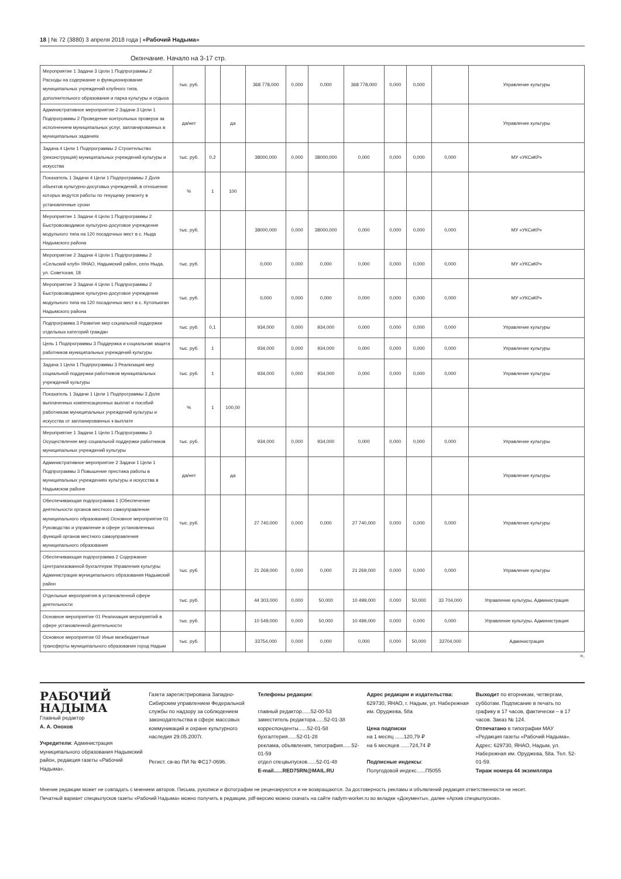18 | № 72 (3880) 3 апреля 2018 года | «Рабочий Надыма»
Окончание. Начало на 3-17 стр.
| Мероприятие 1 Задачи 3 Цели 1 Подпрограммы 2 Расходы на содержание и функционирование муниципальных учреждений клубного типа, дополнительного образования и парка культуры и отдыха | тыс. руб. | | | 368 778,000 | 0,000 | 0,000 | 368 778,000 | 0,000 | 0,000 | | Управление культуры |
| Административное мероприятие 2 Задачи 3 Цели 1 Подпрограммы 2 Проведение контрольных проверок за исполнением муниципальных услуг, запланированных в муниципальных заданиях | да/нет | | да | | | | | | | | Управление культуры |
| Задача 4 Цели 1 Подпрограммы 2 Строительство (реконструкция) муниципальных учреждений культуры и искусства | тыс. руб. | 0,2 | | 38000,000 | 0,000 | 38000,000 | 0,000 | 0,000 | 0,000 | 0,000 | МУ «УКСиКР» |
| Показатель 1 Задачи 4 Цели 1 Подпрограммы 2 Доля объектов культурно-досуговых учреждений, в отношении которых ведутся работы по текущему ремонту в установленные сроки | % | 1 | 100 | | | | | | | | |
| Мероприятие 1 Задачи 4 Цели 1 Подпрограммы 2 Быстровозводимое культурно-досуговое учреждение модульного типа на 120 посадочных мест в с. Ныда Надымского района | тыс. руб. | | | 38000,000 | 0,000 | 38000,000 | 0,000 | 0,000 | 0,000 | 0,000 | МУ «УКСиКР» |
| Мероприятие 2 Задачи 4 Цели 1 Подпрограммы 2 «Сельский клуб» ЯНАО, Надымский район, село Ныда, ул. Советская, 18 | тыс. руб. | | | 0,000 | 0,000 | 0,000 | 0,000 | 0,000 | 0,000 | 0,000 | МУ «УКСиКР» |
| Мероприятие 3 Задачи 4 Цели 1 Подпрограммы 2 Быстровозводимое культурно-досуговое учреждение модульного типа на 120 посадочных мест в с. Кутопьюган Надымского района | тыс. руб. | | | 0,000 | 0,000 | 0,000 | 0,000 | 0,000 | 0,000 | 0,000 | МУ «УКСиКР» |
| Подпрограмма 3 Развитие мер социальной поддержки отдельных категорий граждан | тыс. руб. | 0,1 | | 934,000 | 0,000 | 934,000 | 0,000 | 0,000 | 0,000 | 0,000 | Управление культуры |
| Цель 1 Подпрограммы 3 Поддержка и социальная защита работников муниципальных учреждений культуры | тыс. руб. | 1 | | 934,000 | 0,000 | 934,000 | 0,000 | 0,000 | 0,000 | 0,000 | Управление культуры |
| Задача 1 Цели 1 Подпрограммы 3 Реализация мер социальной поддержки работников муниципальных учреждений культуры | тыс. руб. | 1 | | 934,000 | 0,000 | 934,000 | 0,000 | 0,000 | 0,000 | 0,000 | Управление культуры |
| Показатель 1 Задачи 1 Цели 1 Подпрограммы 3 Доля выплаченных компенсационных выплат и пособий работникам муниципальных учреждений культуры и искусства от запланированных к выплате | % | 1 | 100,00 | | | | | | | | |
| Мероприятие 1 Задачи 1 Цели 1 Подпрограммы 3 Осуществление мер социальной поддержки работников муниципальных учреждений культуры | тыс. руб. | | | 934,000 | 0,000 | 934,000 | 0,000 | 0,000 | 0,000 | 0,000 | Управление культуры |
| Административное мероприятие 2 Задачи 1 Цели 1 Подпрограммы 3 Повышение престижа работы в муниципальных учреждениях культуры и искусства в Надымском районе | да/нет | | да | | | | | | | | Управление культуры |
| Обеспечивающая подпрограмма 1 (Обеспечение деятельности органов местного самоуправление муниципального образования) Основное мероприятие 01 Руководство и управление в сфере установленных функций органов местного самоуправления муниципального образования | тыс. руб. | | | 27 740,000 | 0,000 | 0,000 | 27 740,000 | 0,000 | 0,000 | 0,000 | Управление культуры |
| Обеспечивающая подпрограмма 2 Содержание Централизованной бухгалтерии Управления культуры Администрации муниципального образования Надымский район | тыс. руб. | | | 21 269,000 | 0,000 | 0,000 | 21 269,000 | 0,000 | 0,000 | 0,000 | Управление культуры |
| Отдельные мероприятия в установленной сфере деятельности | тыс. руб. | | | 44 303,000 | 0,000 | 50,000 | 10 499,000 | 0,000 | 50,000 | 33 704,000 | Управление культуры, Администрация |
| Основное мероприятие 01 Реализация мероприятий в сфере установленной деятельности | тыс. руб. | | | 10 549,000 | 0,000 | 50,000 | 10 499,000 | 0,000 | 0,000 | 0,000 | Управление культуры, Администрация |
| Основное мероприятие 02 Иные межбюджетные трансферты муниципального образования город Надым | тыс. руб. | | | 33754,000 | 0,000 | 0,000 | 0,000 | 0,000 | 50,000 | 33704,000 | Администрация |
».
РАБОЧИЙ
НАДЫМА
Главный редактор
А. А. Онохов
Учредители: Администрация муниципального образования Надымский район, редакция газеты «Рабочий Надыма».
Газета зарегистрирована Западно-Сибирским управлением Федеральной службы по надзору за соблюдением законодательства в сфере массовых коммуникаций и охране культурного наследия 29.05.2007г.
Регист. св-во ПИ № ФС17-0696.
Телефоны редакции:
главный редактор......52-00-53
заместитель редактора......52-01-38
корреспонденты......52-01-58
бухгалтерия......52-01-28
реклама, объявления, типография......52-01-59
отдел спецвыпусков......52-01-48
E-mail......RED75RN@MAIL.RU
Адрес редакции и издательства:
629730, ЯНАО, г. Надым, ул. Набережная им. Оруджева, 58а
Цена подписки
на 1 месяц ......120,79 ₽
на 6 месяцев ......724,74 ₽
Подписные индексы:
Полугодовой индекс......П5055
Выходит по вторникам, четвергам, субботам. Подписание в печать по графику в 17 часов, фактически – в 17 часов. Заказ № 124.
Отпечатано в типографии МАУ «Редакция газеты «Рабочий Надыма». Адрес: 629730, ЯНАО, Надым, ул. Набережная им. Оруджева, 58а. Тел. 52-01-59.
Тираж номера 44 экземпляра
Мнение редакции может не совпадать с мнением авторов. Письма, рукописи и фотографии не рецензируются и не возвращаются. За достоверность рекламы и объявлений редакция ответственности не несет.
Печатный вариант спецвыпусков газеты «Рабочий Надыма» можно получить в редакции, pdf-версию можно скачать на сайте nadym-worker.ru во вкладке «Документы», далее «Архив спецвыпусков».